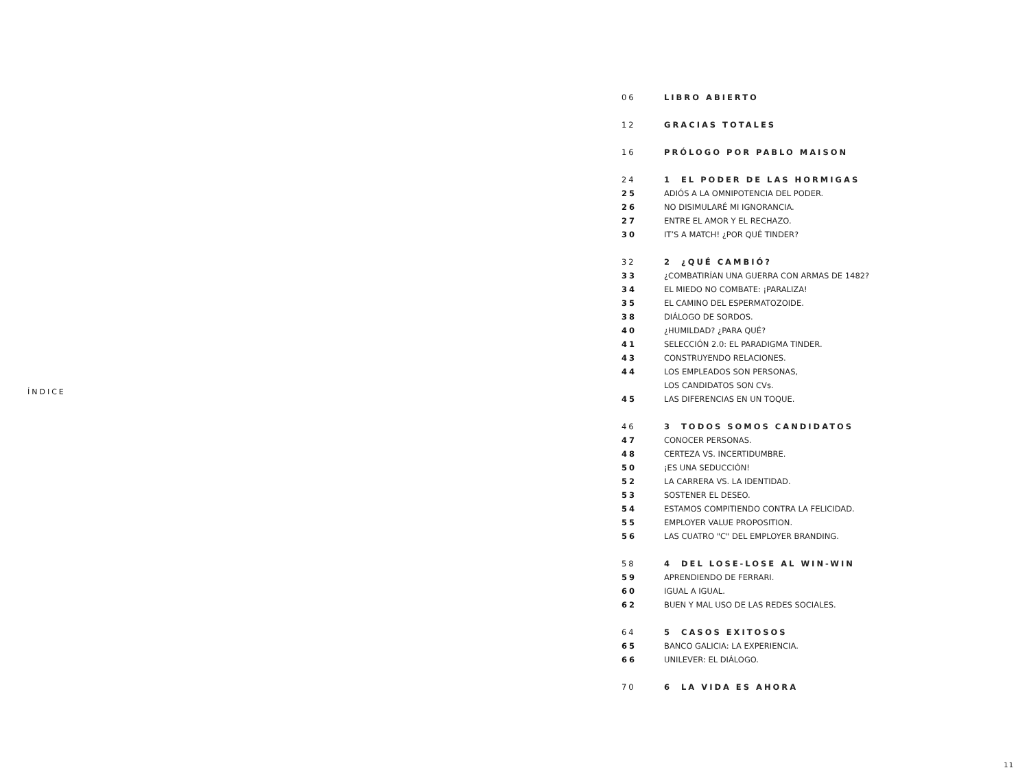ÍNDICE
06 LIBRO ABIERTO
12 GRACIAS TOTALES
16 PRÓLOGO POR PABLO MAISON
24 1 EL PODER DE LAS HORMIGAS
25 ADIÓS A LA OMNIPOTENCIA DEL PODER.
26 NO DISIMULARÉ MI IGNORANCIA.
27 ENTRE EL AMOR Y EL RECHAZO.
30 IT’S A MATCH! ¿POR QUÉ TINDER?
32 2 ¿QUÉ CAMBIÓ?
33 ¿COMBATIRÍAN UNA GUERRA CON ARMAS DE 1482?
34 EL MIEDO NO COMBATE: ¡PARALIZA!
35 EL CAMINO DEL ESPERMATOZOIDE.
38 DIÁLOGO DE SORDOS.
40 ¿HUMILDAD? ¿PARA QUÉ?
41 SELECCIÓN 2.0: EL PARADIGMA TINDER.
43 CONSTRUYENDO RELACIONES.
44 LOS EMPLEADOS SON PERSONAS,
LOS CANDIDATOS SON CVs.
45 LAS DIFERENCIAS EN UN TOQUE.
46 3 TODOS SOMOS CANDIDATOS
47 CONOCER PERSONAS.
48 CERTEZA VS. INCERTIDUMBRE.
50 ¡ES UNA SEDUCCIÓN!
52 LA CARRERA VS. LA IDENTIDAD.
53 SOSTENER EL DESEO.
54 ESTAMOS COMPITIENDO CONTRA LA FELICIDAD.
55 EMPLOYER VALUE PROPOSITION.
56 LAS CUATRO "C" DEL EMPLOYER BRANDING.
58 4 DEL LOSE-LOSE AL WIN-WIN
59 APRENDIENDO DE FERRARI.
60 IGUAL A IGUAL.
62 BUEN Y MAL USO DE LAS REDES SOCIALES.
64 5 CASOS EXITOSOS
65 BANCO GALICIA: LA EXPERIENCIA.
66 UNILEVER: EL DIÁLOGO.
70 6 LA VIDA ES AHORA
11